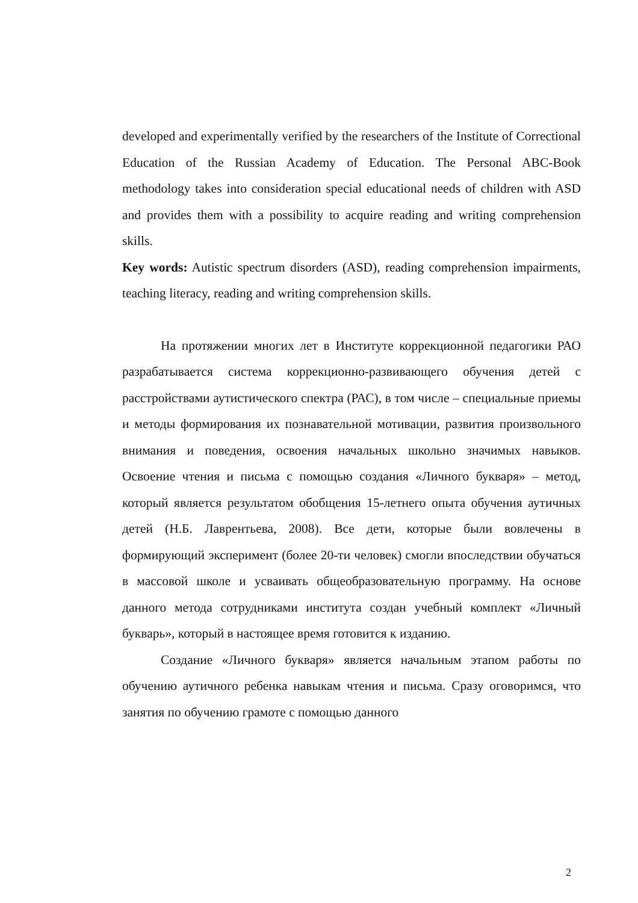developed and experimentally verified by the researchers of the Institute of Correctional Education of the Russian Academy of Education. The Personal ABC-Book methodology takes into consideration special educational needs of children with ASD and provides them with a possibility to acquire reading and writing comprehension skills.
Key words: Autistic spectrum disorders (ASD), reading comprehension impairments, teaching literacy, reading and writing comprehension skills.
На протяжении многих лет в Институте коррекционной педагогики РАО разрабатывается система коррекционно-развивающего обучения детей с расстройствами аутистического спектра (РАС), в том числе – специальные приемы и методы формирования их познавательной мотивации, развития произвольного внимания и поведения, освоения начальных школьно значимых навыков. Освоение чтения и письма с помощью создания «Личного букваря» – метод, который является результатом обобщения 15-летнего опыта обучения аутичных детей (Н.Б. Лаврентьева, 2008). Все дети, которые были вовлечены в формирующий эксперимент (более 20-ти человек) смогли впоследствии обучаться в массовой школе и усваивать общеобразовательную программу. На основе данного метода сотрудниками института создан учебный комплект «Личный букварь», который в настоящее время готовится к изданию.
Создание «Личного букваря» является начальным этапом работы по обучению аутичного ребенка навыкам чтения и письма. Сразу оговоримся, что занятия по обучению грамоте с помощью данного
2